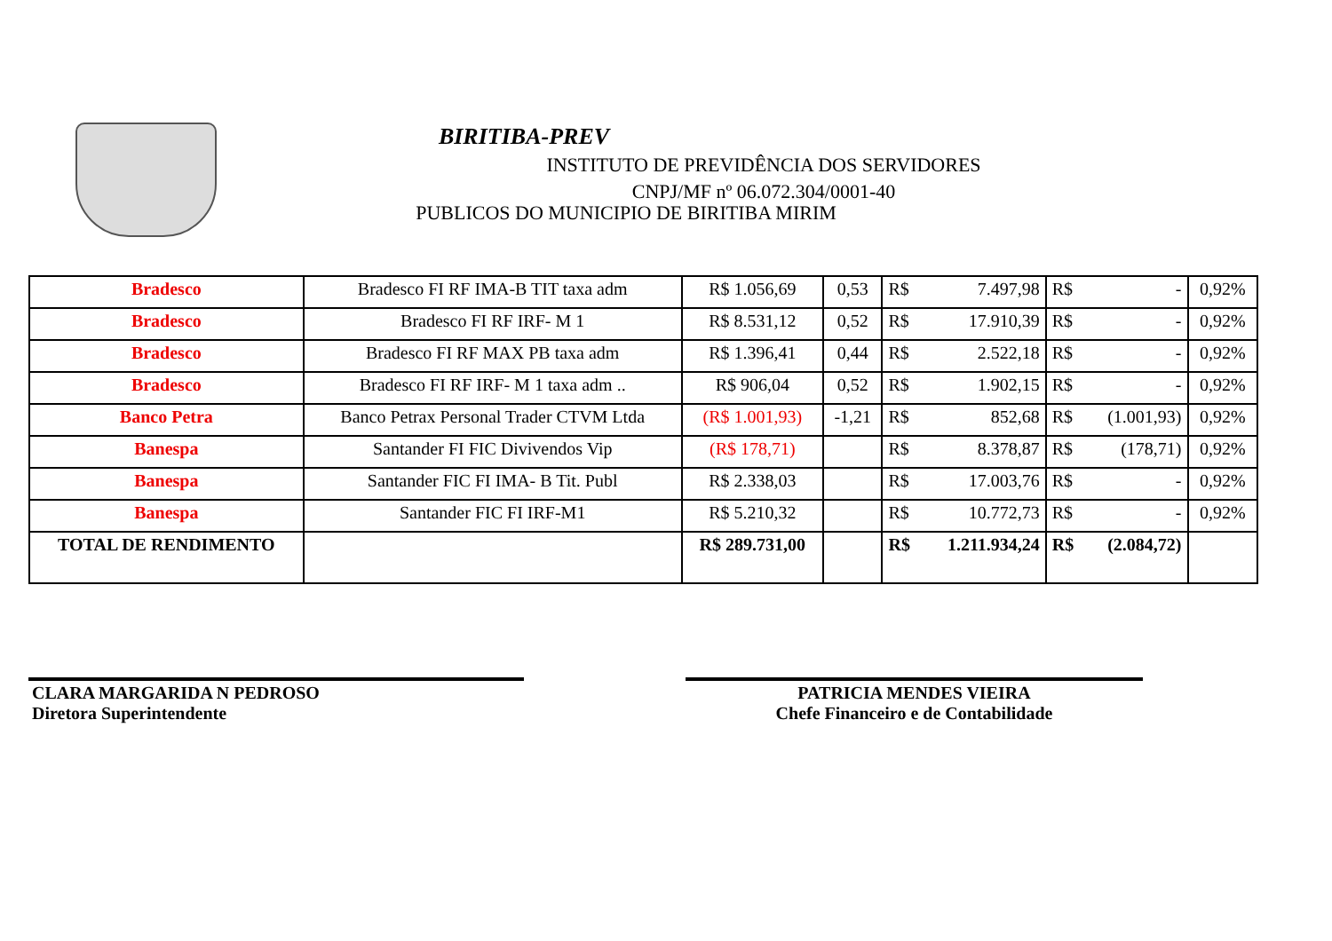BIRITIBA-PREV
INSTITUTO DE PREVIDÊNCIA DOS SERVIDORES
CNPJ/MF nº 06.072.304/0001-40
PUBLICOS DO MUNICIPIO DE BIRITIBA MIRIM
| Bradesco | Bradesco FI RF IMA-B TIT taxa adm | R$ 1.056,69 | 0,53 | R$ | 7.497,98 | R$ | - | 0,92% |
| Bradesco | Bradesco FI RF IRF- M 1 | R$ 8.531,12 | 0,52 | R$ | 17.910,39 | R$ | - | 0,92% |
| Bradesco | Bradesco FI RF MAX PB taxa adm | R$ 1.396,41 | 0,44 | R$ | 2.522,18 | R$ | - | 0,92% |
| Bradesco | Bradesco FI RF IRF- M 1 taxa adm .. | R$ 906,04 | 0,52 | R$ | 1.902,15 | R$ | - | 0,92% |
| Banco Petra | Banco Petrax Personal Trader CTVM Ltda | (R$ 1.001,93) | -1,21 | R$ | 852,68 | R$ | (1.001,93) | 0,92% |
| Banespa | Santander FI FIC Divivendos Vip | (R$ 178,71) | | R$ | 8.378,87 | R$ | (178,71) | 0,92% |
| Banespa | Santander FIC FI IMA- B Tit. Publ | R$ 2.338,03 | | R$ | 17.003,76 | R$ | - | 0,92% |
| Banespa | Santander FIC FI IRF-M1 | R$ 5.210,32 | | R$ | 10.772,73 | R$ | - | 0,92% |
| TOTAL DE RENDIMENTO | | R$ 289.731,00 | | R$ | 1.211.934,24 | R$ | (2.084,72) | |
CLARA MARGARIDA N PEDROSO
Diretora Superintendente
PATRICIA MENDES VIEIRA
Chefe Financeiro e de Contabilidade